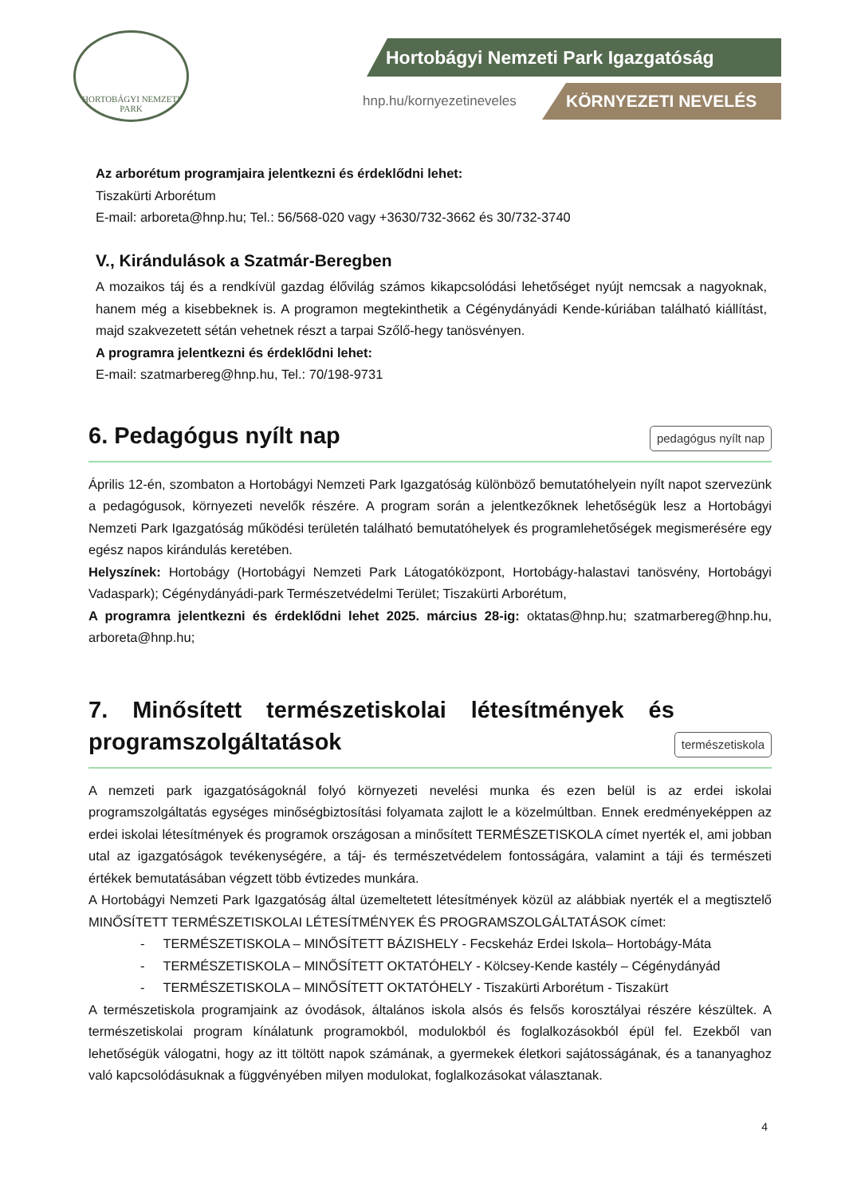HORTOBÁGYI NEMZETI PARK
Hortobágyi Nemzeti Park Igazgatóság
hnp.hu/kornyezetineveles KÖRNYEZETI NEVELÉS
Az arborétum programjaira jelentkezni és érdeklődni lehet:
Tiszakürti Arborétum
E-mail: arboreta@hnp.hu; Tel.: 56/568-020 vagy +3630/732-3662 és 30/732-3740
V., Kirándulások a Szatmár-Beregben
A mozaikos táj és a rendkívül gazdag élővilág számos kikapcsolódási lehetőséget nyújt nemcsak a nagyoknak, hanem még a kisebbeknek is. A programon megtekinthetik a Cégénydányádi Kende-kúriában található kiállítást, majd szakvezetett sétán vehetnek részt a tarpai Szőlő-hegy tanösvényen.
A programra jelentkezni és érdeklődni lehet:
E-mail: szatmarbereg@hnp.hu, Tel.: 70/198-9731
6. Pedagógus nyílt nap
pedagógus nyílt nap
Április 12-én, szombaton a Hortobágyi Nemzeti Park Igazgatóság különböző bemutatóhelyein nyílt napot szervezünk a pedagógusok, környezeti nevelők részére. A program során a jelentkezőknek lehetőségük lesz a Hortobágyi Nemzeti Park Igazgatóság működési területén található bemutatóhelyek és programlehetőségek megismerésére egy egész napos kirándulás keretében.
Helyszínek: Hortobágy (Hortobágyi Nemzeti Park Látogatóközpont, Hortobágy-halastavi tanösvény, Hortobágyi Vadaspark); Cégénydányádi-park Természetvédelmi Terület; Tiszakürti Arborétum,
A programra jelentkezni és érdeklődni lehet 2025. március 28-ig: oktatas@hnp.hu; szatmarbereg@hnp.hu, arboreta@hnp.hu;
7. Minősített természetiskolai létesítmények és programszolgáltatások
természetiskola
A nemzeti park igazgatóságoknál folyó környezeti nevelési munka és ezen belül is az erdei iskolai programszolgáltatás egységes minőségbiztosítási folyamata zajlott le a közelmúltban. Ennek eredményeképpen az erdei iskolai létesítmények és programok országosan a minősített TERMÉSZETISKOLA címet nyerték el, ami jobban utal az igazgatóságok tevékenységére, a táj- és természetvédelem fontosságára, valamint a táji és természeti értékek bemutatásában végzett több évtizedes munkára.
A Hortobágyi Nemzeti Park Igazgatóság által üzemeltetett létesítmények közül az alábbiak nyerték el a megtisztelő MINŐSÍTETT TERMÉSZETISKOLAI LÉTESÍTMÉNYEK ÉS PROGRAMSZOLGÁLTATÁSOK címet:
- TERMÉSZETISKOLA – MINŐSÍTETT BÁZISHELY - Fecskeház Erdei Iskola– Hortobágy-Máta
- TERMÉSZETISKOLA – MINŐSÍTETT OKTATÓHELY - Kölcsey-Kende kastély – Cégénydányád
- TERMÉSZETISKOLA – MINŐSÍTETT OKTATÓHELY - Tiszakürti Arborétum - Tiszakürt
A természetiskola programjaink az óvodások, általános iskola alsós és felsős korosztályai részére készültek. A természetiskolai program kínálatunk programokból, modulokból és foglalkozásokból épül fel. Ezekből van lehetőségük válogatni, hogy az itt töltött napok számának, a gyermekek életkori sajátosságának, és a tananyaghoz való kapcsolódásuknak a függvényében milyen modulokat, foglalkozásokat választanak.
4